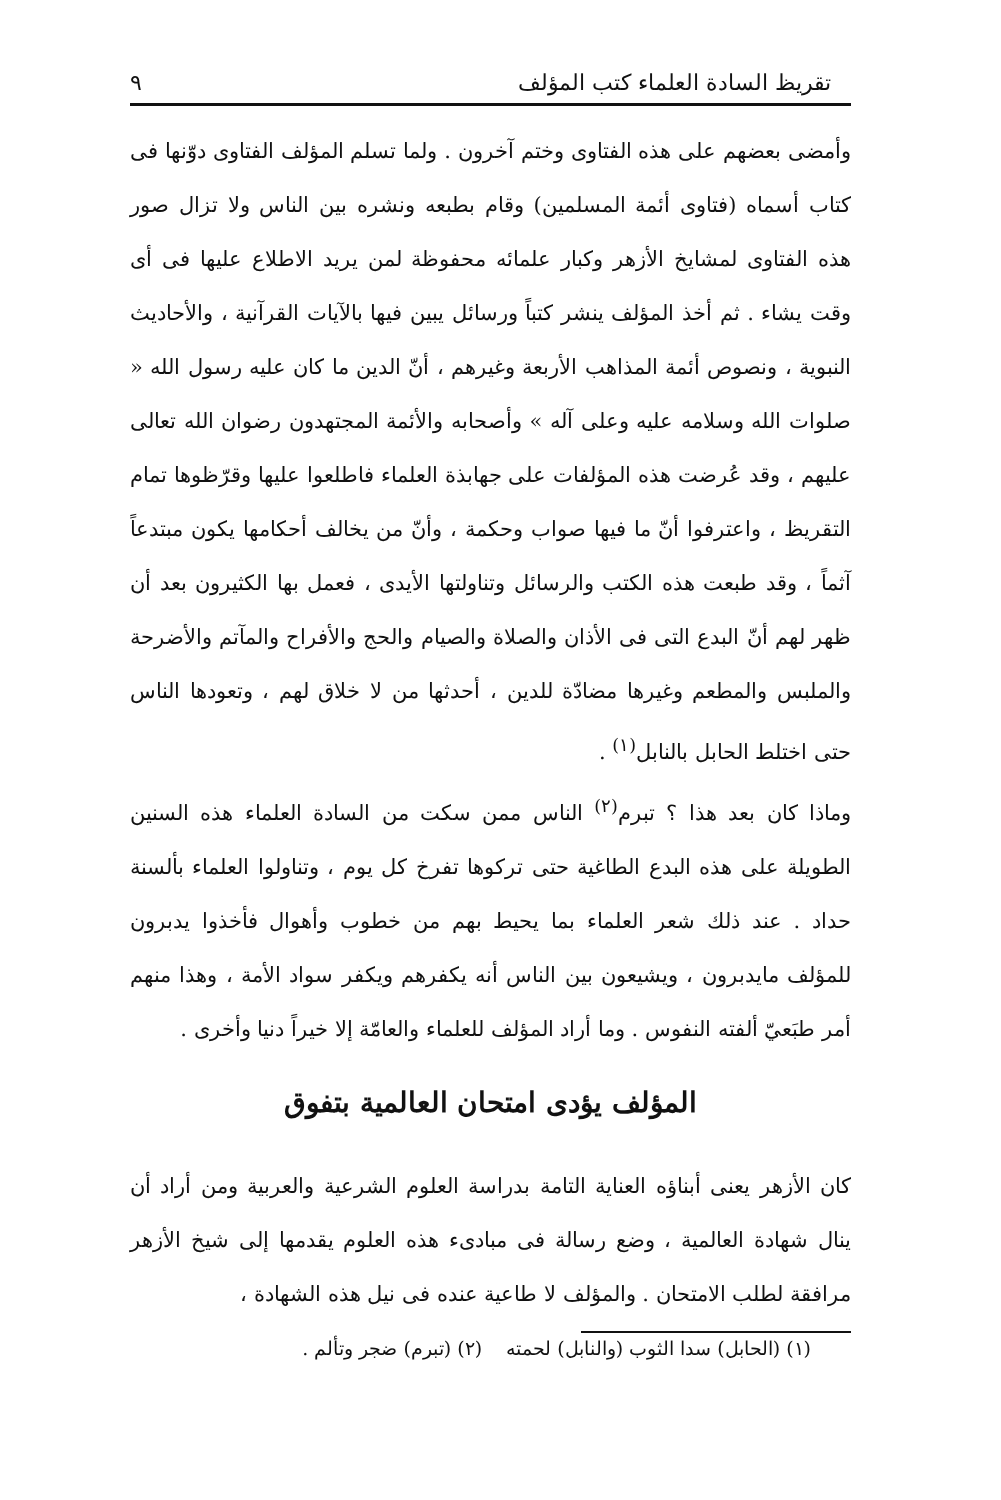تقريظ السادة العلماء كتب المؤلف ٩
وأمضى بعضهم على هذه الفتاوى وختم آخرون . ولما تسلم المؤلف الفتاوى دوّنها فى كتاب أسماه (فتاوى أئمة المسلمين) وقام بطبعه ونشره بين الناس ولا تزال صور هذه الفتاوى لمشايخ الأزهر وكبار علمائه محفوظة لمن يريد الاطلاع عليها فى أى وقت يشاء . ثم أخذ المؤلف ينشر كتباً ورسائل يبين فيها بالآيات القرآنية ، والأحاديث النبوية ، ونصوص أئمة المذاهب الأربعة وغيرهم ، أنّ الدين ما كان عليه رسول الله « صلوات الله وسلامه عليه وعلى آله » وأصحابه والأئمة المجتهدون رضوان الله تعالى عليهم ، وقد عُرضت هذه المؤلفات على جهابذة العلماء فاطلعوا عليها وقرّظوها تمام التقريظ ، واعترفوا أنّ ما فيها صواب وحكمة ، وأنّ من يخالف أحكامها يكون مبتدعاً آثماً ، وقد طبعت هذه الكتب والرسائل وتناولتها الأيدى ، فعمل بها الكثيرون بعد أن ظهر لهم أنّ البدع التى فى الأذان والصلاة والصيام والحج والأفراح والمآتم والأضرحة والملبس والمطعم وغيرها مضادّة للدين ، أحدثها من لا خلاق لهم ، وتعودها الناس حتى اختلط الحابل بالنابل<sup>(١)</sup> .
وماذا كان بعد هذا ؟ تبرم<sup>(٢)</sup> الناس ممن سكت من السادة العلماء هذه السنين الطويلة على هذه البدع الطاغية حتى تركوها تفرخ كل يوم ، وتناولوا العلماء بألسنة حداد . عند ذلك شعر العلماء بما يحيط بهم من خطوب وأهوال فأخذوا يدبرون للمؤلف مايدبرون ، ويشيعون بين الناس أنه يكفرهم ويكفر سواد الأمة ، وهذا منهم أمر طبَعيّ ألفته النفوس . وما أراد المؤلف للعلماء والعامّة إلا خيراً دنيا وأخرى .
المؤلف يؤدى امتحان العالمية بتفوق
كان الأزهر يعنى أبناؤه العناية التامة بدراسة العلوم الشرعية والعربية ومن أراد أن ينال شهادة العالمية ، وضع رسالة فى مبادىء هذه العلوم يقدمها إلى شيخ الأزهر مرافقة لطلب الامتحان . والمؤلف لا طاعية عنده فى نيل هذه الشهادة ،
(١) (الحابل) سدا الثوب (والنابل) لحمته (٢) (تبرم) ضجر وتألم .